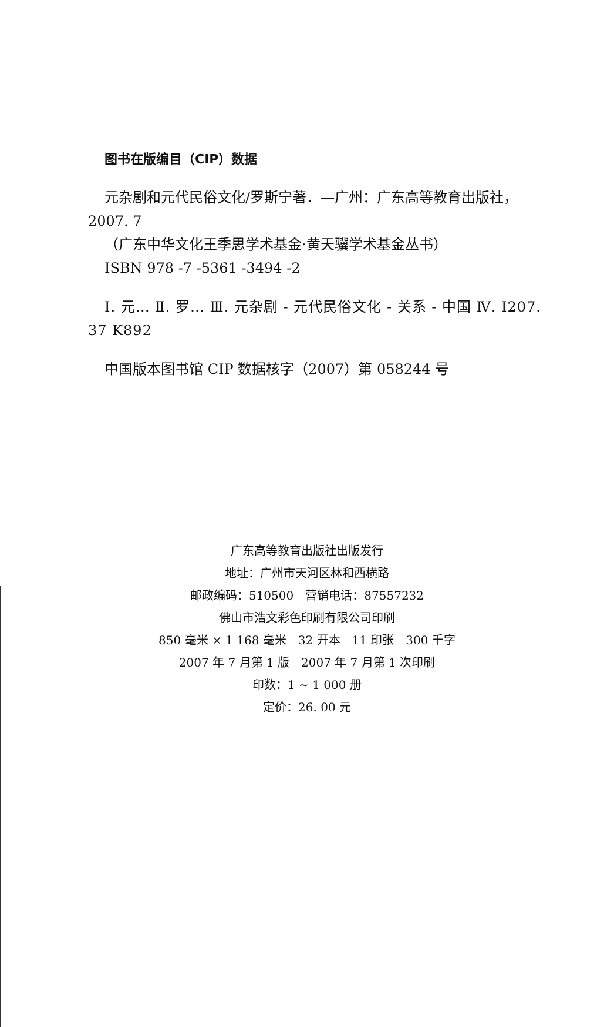图书在版编目（CIP）数据
元杂剧和元代民俗文化/罗斯宁著．—广州：广东高等教育出版社，2007. 7
（广东中华文化王季思学术基金·黄天骥学术基金丛书）
ISBN 978 -7 -5361 -3494 -2
Ⅰ. 元… Ⅱ. 罗… Ⅲ. 元杂剧 - 元代民俗文化 - 关系 - 中国 Ⅳ. I207. 37 K892
中国版本图书馆 CIP 数据核字（2007）第 058244 号
广东高等教育出版社出版发行
地址：广州市天河区林和西横路
邮政编码：510500　营销电话：87557232
佛山市浩文彩色印刷有限公司印刷
850 毫米 × 1 168 毫米　32 开本　11 印张　300 千字
2007 年 7 月第 1 版　2007 年 7 月第 1 次印刷
印数：1 ~ 1 000 册
定价：26. 00 元